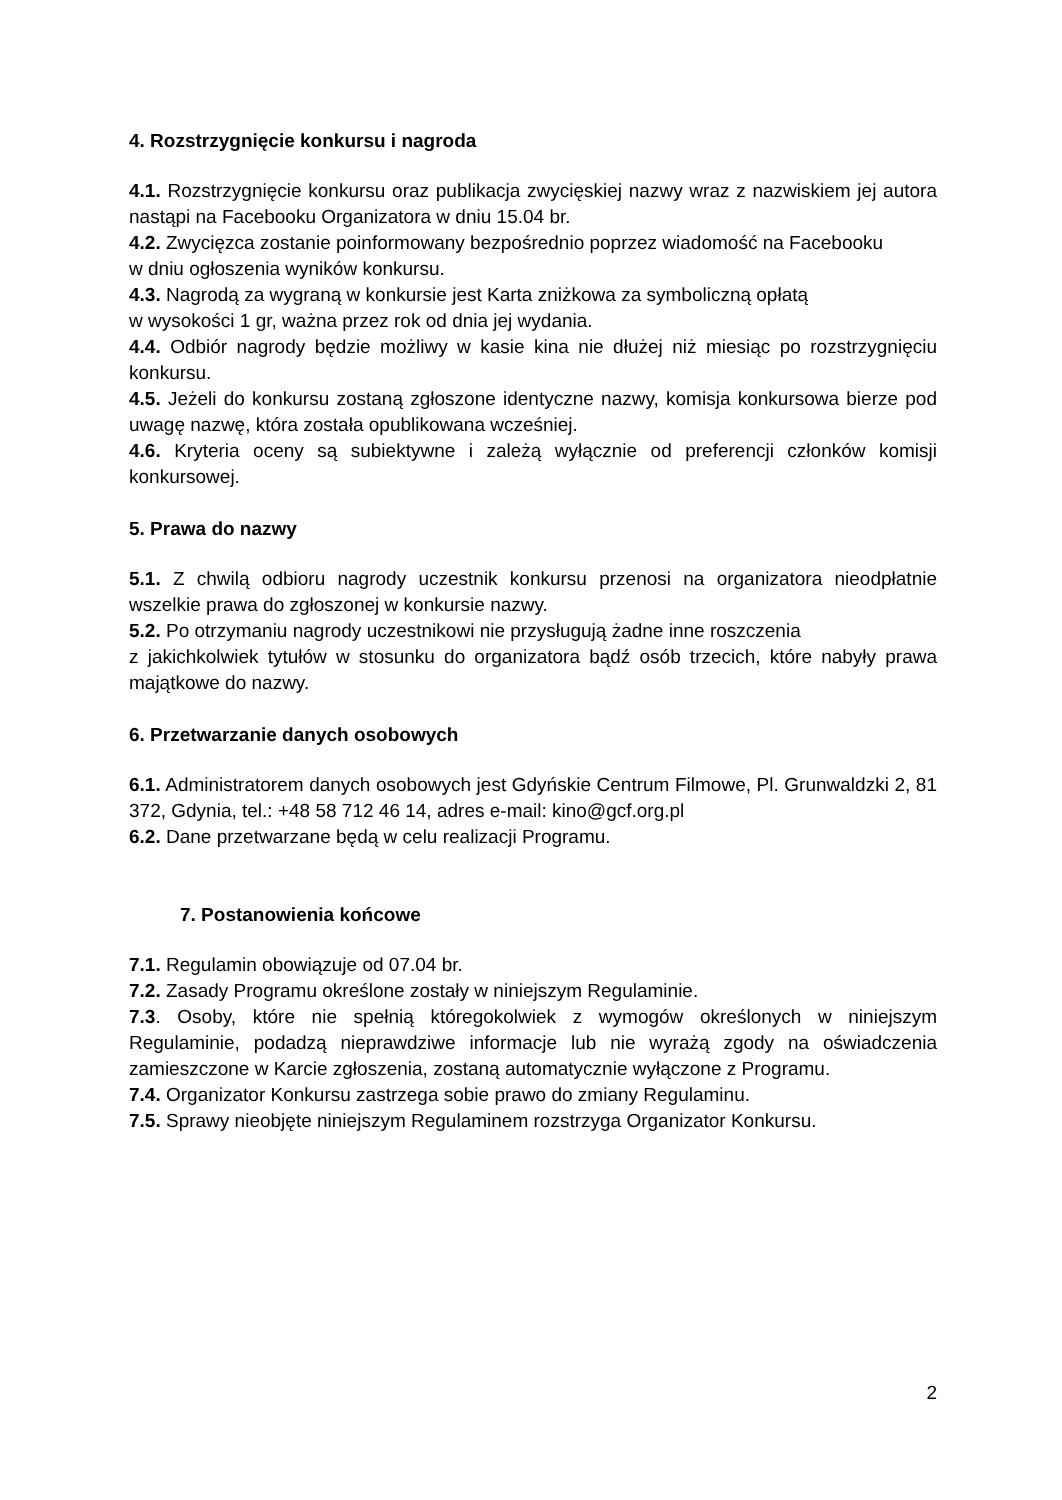4. Rozstrzygnięcie konkursu i nagroda
4.1. Rozstrzygnięcie konkursu oraz publikacja zwycięskiej nazwy wraz z nazwiskiem jej autora nastąpi na Facebooku Organizatora w dniu 15.04 br.
4.2. Zwycięzca zostanie poinformowany bezpośrednio poprzez wiadomość na Facebooku
w dniu ogłoszenia wyników konkursu.
4.3. Nagrodą za wygraną w konkursie jest Karta zniżkowa za symboliczną opłatą
w wysokości 1 gr, ważna przez rok od dnia jej wydania.
4.4. Odbiór nagrody będzie możliwy w kasie kina nie dłużej niż miesiąc po rozstrzygnięciu konkursu.
4.5. Jeżeli do konkursu zostaną zgłoszone identyczne nazwy, komisja konkursowa bierze pod uwagę nazwę, która została opublikowana wcześniej.
4.6. Kryteria oceny są subiektywne i zależą wyłącznie od preferencji członków komisji konkursowej.
5. Prawa do nazwy
5.1. Z chwilą odbioru nagrody uczestnik konkursu przenosi na organizatora nieodpłatnie wszelkie prawa do zgłoszonej w konkursie nazwy.
5.2. Po otrzymaniu nagrody uczestnikowi nie przysługują żadne inne roszczenia
z jakichkolwiek tytułów w stosunku do organizatora bądź osób trzecich, które nabyły prawa majątkowe do nazwy.
6. Przetwarzanie danych osobowych
6.1. Administratorem danych osobowych jest Gdyńskie Centrum Filmowe, Pl. Grunwaldzki 2, 81 372, Gdynia, tel.: +48 58 712 46 14, adres e-mail: kino@gcf.org.pl
6.2. Dane przetwarzane będą w celu realizacji Programu.
7. Postanowienia końcowe
7.1. Regulamin obowiązuje od 07.04 br.
7.2. Zasady Programu określone zostały w niniejszym Regulaminie.
7.3. Osoby, które nie spełnią któregokolwiek z wymogów określonych w niniejszym Regulaminie, podadzą nieprawdziwe informacje lub nie wyrażą zgody na oświadczenia zamieszczone w Karcie zgłoszenia, zostaną automatycznie wyłączone z Programu.
7.4. Organizator Konkursu zastrzega sobie prawo do zmiany Regulaminu.
7.5. Sprawy nieobjęte niniejszym Regulaminem rozstrzyga Organizator Konkursu.
2